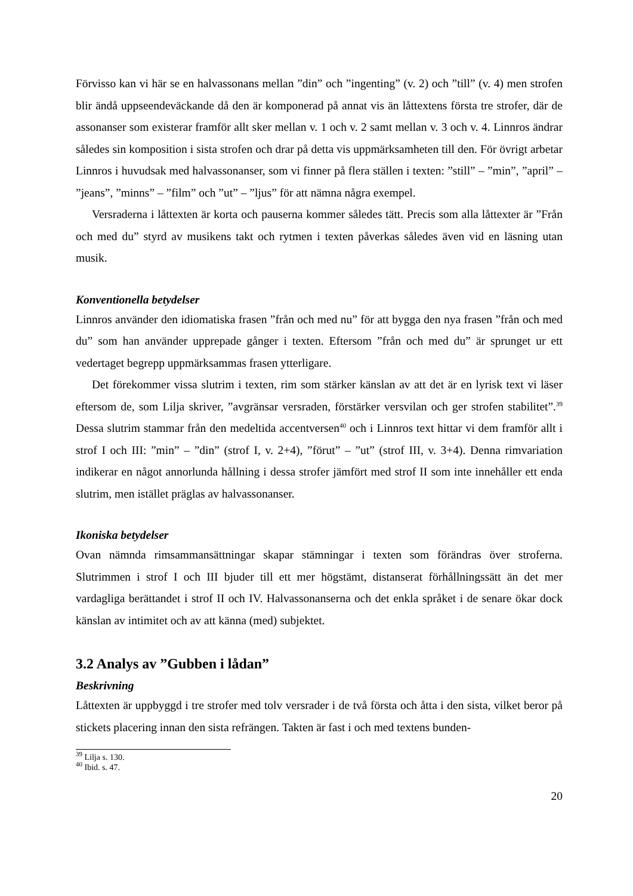Förvisso kan vi här se en halvassonans mellan ”din” och ”ingenting” (v. 2) och ”till” (v. 4) men strofen blir ändå uppseendeväckande då den är komponerad på annat vis än låttextens första tre strofer, där de assonanser som existerar framför allt sker mellan v. 1 och v. 2 samt mellan v. 3 och v. 4. Linnros ändrar således sin komposition i sista strofen och drar på detta vis uppmärksamheten till den. För övrigt arbetar Linnros i huvudsak med halvassonanser, som vi finner på flera ställen i texten: ”still” – ”min”, ”april” – ”jeans”, ”minns” – ”film” och ”ut” – ”ljus” för att nämna några exempel.
Versraderna i låttexten är korta och pauserna kommer således tätt. Precis som alla låttexter är ”Från och med du” styrd av musikens takt och rytmen i texten påverkas således även vid en läsning utan musik.
Konventionella betydelser
Linnros använder den idiomatiska frasen ”från och med nu” för att bygga den nya frasen ”från och med du” som han använder upprepade gånger i texten. Eftersom ”från och med du” är sprunget ur ett vedertaget begrepp uppmärksammas frasen ytterligare.
Det förekommer vissa slutrim i texten, rim som stärker känslan av att det är en lyrisk text vi läser eftersom de, som Lilja skriver, ”avgränsar versraden, förstärker versvilan och ger strofen stabilitet”.<sup>39</sup> Dessa slutrim stammar från den medeltida accentversen<sup>40</sup> och i Linnros text hittar vi dem framför allt i strof I och III: ”min” – ”din” (strof I, v. 2+4), ”förut” – ”ut” (strof III, v. 3+4). Denna rimvariation indikerar en något annorlunda hållning i dessa strofer jämfört med strof II som inte innehåller ett enda slutrim, men istället präglas av halvassonanser.
Ikoniska betydelser
Ovan nämnda rimsammansättningar skapar stämningar i texten som förändras över stroferna. Slutrimmen i strof I och III bjuder till ett mer högstämt, distanserat förhållningssätt än det mer vardagliga berättandet i strof II och IV. Halvassonanserna och det enkla språket i de senare ökar dock känslan av intimitet och av att känna (med) subjektet.
3.2 Analys av ”Gubben i lådan”
Beskrivning
Låttexten är uppbyggd i tre strofer med tolv versrader i de två första och åtta i den sista, vilket beror på stickets placering innan den sista refrängen. Takten är fast i och med textens bunden-
<sup>39</sup> Lilja s. 130.
<sup>40</sup> Ibid. s. 47.
20